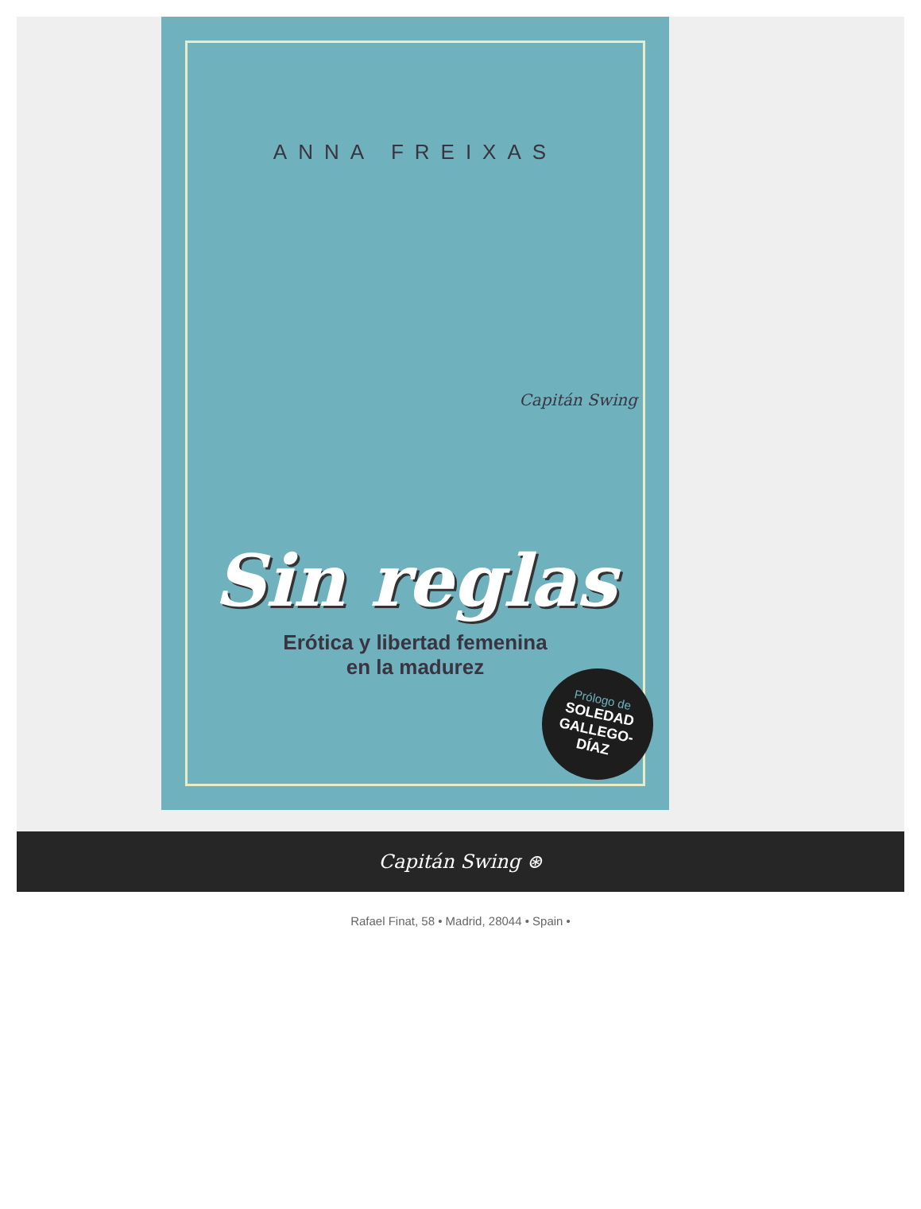ANNA FREIXAS
Capitán Swing
Sin reglas
Erótica y libertad femenina
en la madurez
Prólogo de
SOLEDAD
GALLEGO-
DÍAZ
Capitán Swing ⊛
Rafael Finat, 58 • Madrid, 28044 • Spain •